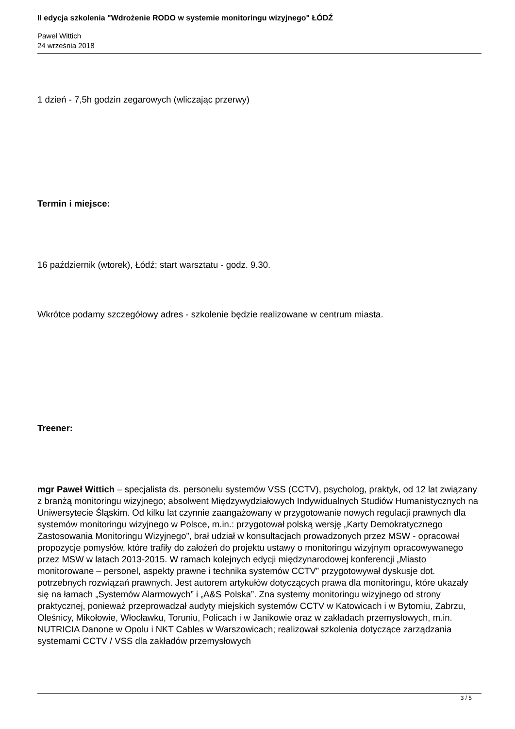II edycja szkolenia "Wdrożenie RODO w systemie monitoringu wizyjnego" ŁÓDŹ
Paweł Wittich
24 września 2018
1 dzień - 7,5h godzin zegarowych (wliczając przerwy)
Termin i miejsce:
16 październik (wtorek), Łódź; start warsztatu - godz. 9.30.
Wkrótce podamy szczegółowy adres - szkolenie będzie realizowane w centrum miasta.
Treener:
mgr Paweł Wittich – specjalista ds. personelu systemów VSS (CCTV), psycholog, praktyk, od 12 lat związany z branżą monitoringu wizyjnego; absolwent Międzywydziałowych Indywidualnych Studiów Humanistycznych na Uniwersytecie Śląskim. Od kilku lat czynnie zaangażowany w przygotowanie nowych regulacji prawnych dla systemów monitoringu wizyjnego w Polsce, m.in.: przygotował polską wersję „Karty Demokratycznego Zastosowania Monitoringu Wizyjnego”, brał udział w konsultacjach prowadzonych przez MSW - opracował propozycje pomysłów, które trafiły do założeń do projektu ustawy o monitoringu wizyjnym opracowywanego przez MSW w latach 2013-2015. W ramach kolejnych edycji międzynarodowej konferencji „Miasto monitorowane – personel, aspekty prawne i technika systemów CCTV” przygotowywał dyskusje dot. potrzebnych rozwiązań prawnych. Jest autorem artykułów dotyczących prawa dla monitoringu, które ukazały się na łamach „Systemów Alarmowych” i „A&S Polska”. Zna systemy monitoringu wizyjnego od strony praktycznej, ponieważ przeprowadzał audyty miejskich systemów CCTV w Katowicach i w Bytomiu, Zabrzu, Oleśnicy, Mikołowie, Włocławku, Toruniu, Policach i w Janikowie oraz w zakładach przemysłowych, m.in. NUTRICIA Danone w Opolu i NKT Cables w Warszowicach; realizował szkolenia dotyczące zarządzania systemami CCTV / VSS dla zakładów przemysłowych
3 / 5